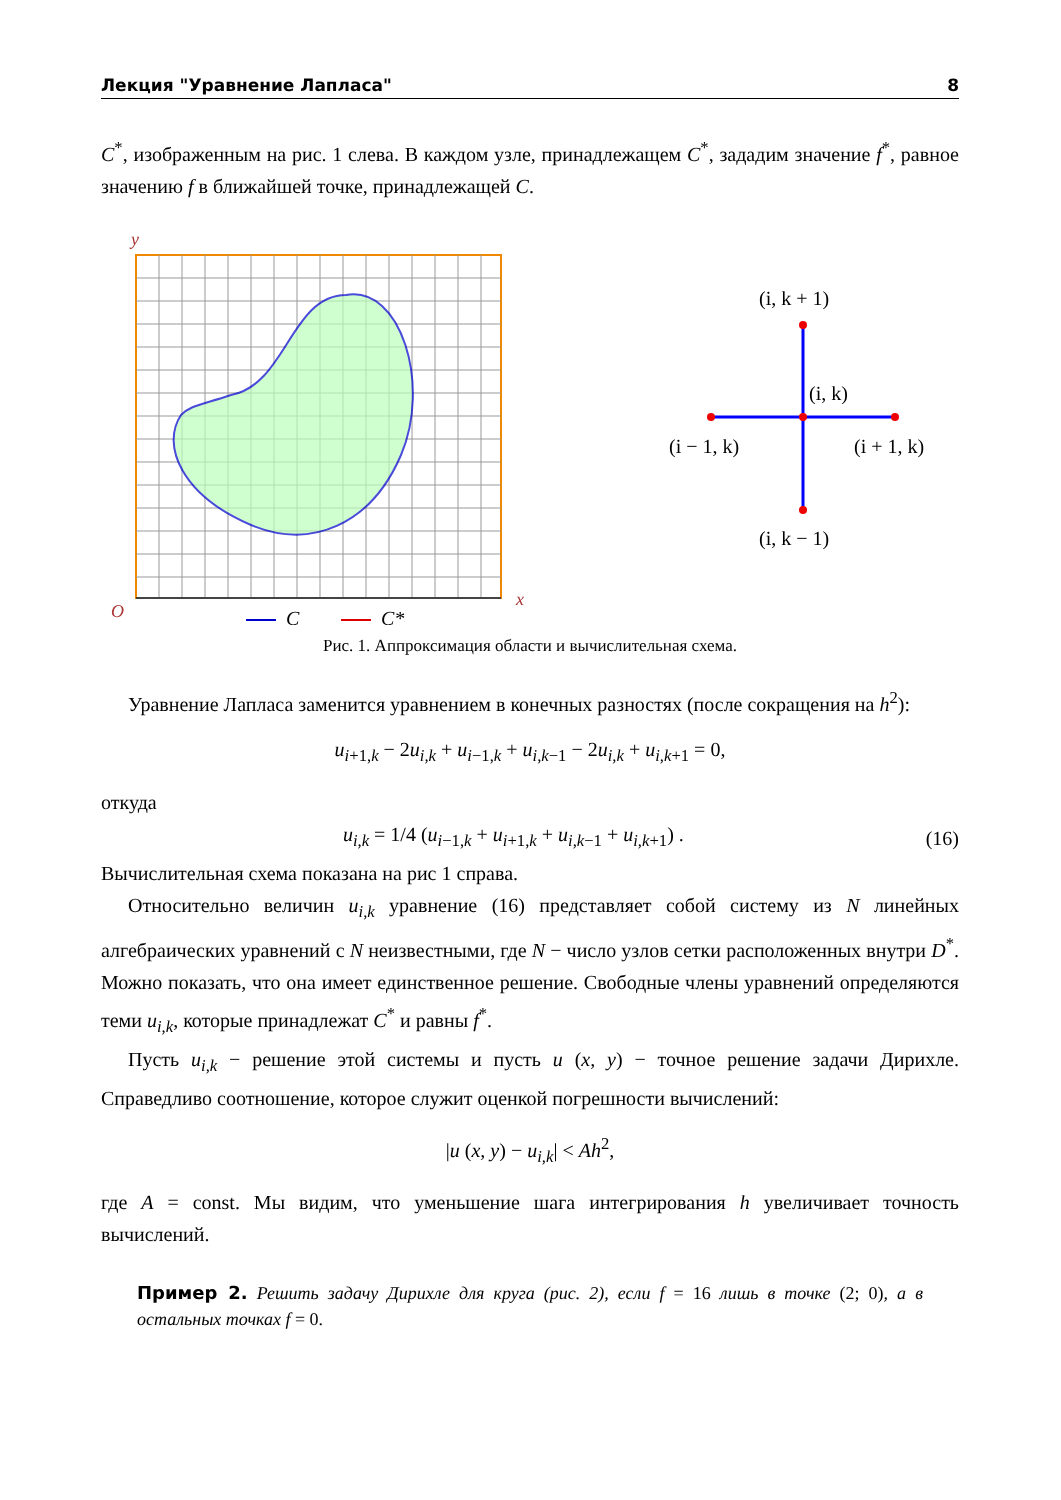Лекция "Уравнение Лапласа" 8
C<sup>*</sup>, изображенным на рис. 1 слева. В каждом узле, принадлежащем C<sup>*</sup>, зададим значение f<sup>*</sup>, равное значению f в ближайшей точке, принадлежащей C.
y
x
O
C
C*
(i, k + 1)
(i, k)
(i − 1, k)
(i + 1, k)
(i, k − 1)
Рис. 1. Аппроксимация области и вычислительная схема.
Уравнение Лапласа заменится уравнением в конечных разностях (после сокращения на h<sup>2</sup>):
u<sub>i+1,k</sub> − 2u<sub>i,k</sub> + u<sub>i−1,k</sub> + u<sub>i,k−1</sub> − 2u<sub>i,k</sub> + u<sub>i,k+1</sub> = 0,
откуда
u<sub>i,k</sub> = 1/4 (u<sub>i−1,k</sub> + u<sub>i+1,k</sub> + u<sub>i,k−1</sub> + u<sub>i,k+1</sub>) . (16)
Вычислительная схема показана на рис 1 справа.
Относительно величин u<sub>i,k</sub> уравнение (16) представляет собой систему из N линейных алгебраических уравнений с N неизвестными, где N − число узлов сетки расположенных внутри D<sup>*</sup>. Можно показать, что она имеет единственное решение. Свободные члены уравнений определяются теми u<sub>i,k</sub>, которые принадлежат C<sup>*</sup> и равны f<sup>*</sup>.
Пусть u<sub>i,k</sub> − решение этой системы и пусть u (x, y) − точное решение задачи Дирихле. Справедливо соотношение, которое служит оценкой погрешности вычислений:
|u (x, y) − u<sub>i,k</sub>| < Ah<sup>2</sup>,
где A = const. Мы видим, что уменьшение шага интегрирования h увеличивает точность вычислений.
Пример 2. Решить задачу Дирихле для круга (рис. 2), если f = 16 лишь в точке (2; 0), а в остальных точках f = 0.